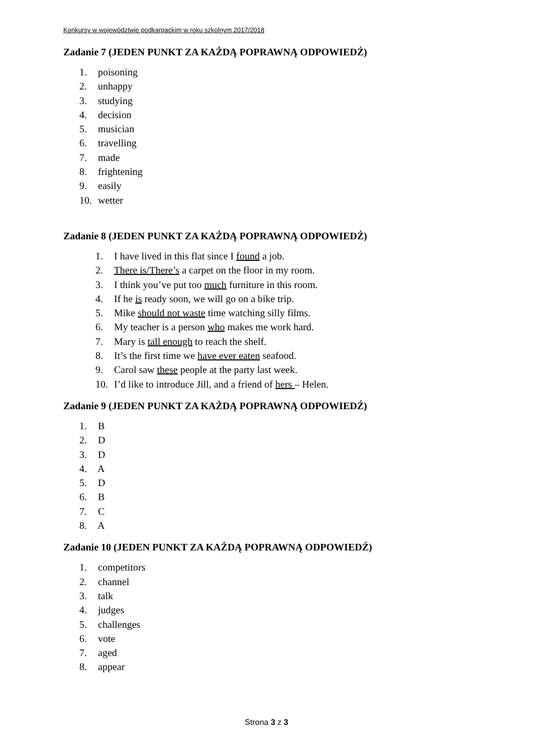Konkursy w województwie podkarpackim w roku szkolnym 2017/2018
Zadanie 7 (JEDEN PUNKT ZA KAŻDĄ POPRAWNĄ ODPOWIEDŹ)
1. poisoning
2. unhappy
3. studying
4. decision
5. musician
6. travelling
7. made
8. frightening
9. easily
10. wetter
Zadanie 8 (JEDEN PUNKT ZA KAŻDĄ POPRAWNĄ ODPOWIEDŹ)
1. I have lived in this flat since I found a job.
2. There is/There’s a carpet on the floor in my room.
3. I think you’ve put too much furniture in this room.
4. If he is ready soon, we will go on a bike trip.
5. Mike should not waste time watching silly films.
6. My teacher is a person who makes me work hard.
7. Mary is tall enough to reach the shelf.
8. It’s the first time we have ever eaten seafood.
9. Carol saw these people at the party last week.
10. I’d like to introduce Jill, and a friend of hers – Helen.
Zadanie 9 (JEDEN PUNKT ZA KAŻDĄ POPRAWNĄ ODPOWIEDŹ)
1. B
2. D
3. D
4. A
5. D
6. B
7. C
8. A
Zadanie 10 (JEDEN PUNKT ZA KAŻDĄ POPRAWNĄ ODPOWIEDŹ)
1. competitors
2. channel
3. talk
4. judges
5. challenges
6. vote
7. aged
8. appear
Strona 3 z 3